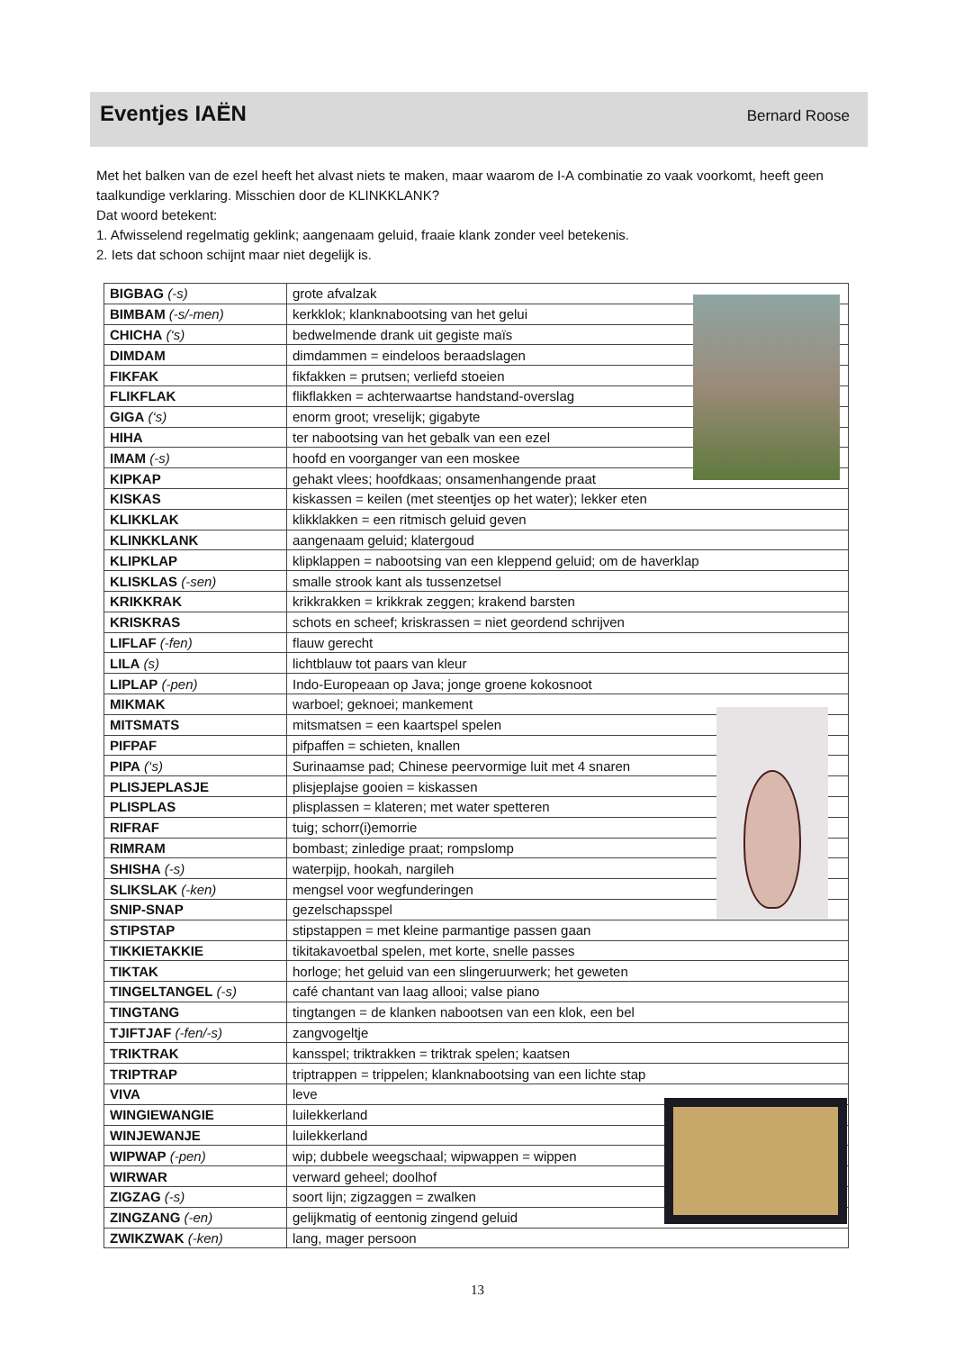Eventjes IAËN
Bernard Roose
Met het balken van de ezel heeft het alvast niets te maken, maar waarom de I-A combinatie zo vaak voorkomt, heeft geen taalkundige verklaring. Misschien door de KLINKKLANK?
Dat woord betekent:
1. Afwisselend regelmatig geklink; aangenaam geluid, fraaie klank zonder veel betekenis.
2. Iets dat schoon schijnt maar niet degelijk is.
| BIGBAG (-s) | grote afvalzak |
| BIMBAM (-s/-men) | kerkklok; klanknabootsing van het gelui |
| CHICHA (‘s) | bedwelmende drank uit gegiste maïs |
| DIMDAM | dimdammen = eindeloos beraadslagen |
| FIKFAK | fikfakken = prutsen; verliefd stoeien |
| FLIKFLAK | flikflakken = achterwaartse handstand-overslag |
| GIGA (‘s) | enorm groot; vreselijk; gigabyte |
| HIHA | ter nabootsing van het gebalk van een ezel |
| IMAM (-s) | hoofd en voorganger van een moskee |
| KIPKAP | gehakt vlees; hoofdkaas; onsamenhangende praat |
| KISKAS | kiskassen = keilen (met steentjes op het water); lekker eten |
| KLIKKLAK | klikklakken = een ritmisch geluid geven |
| KLINKKLANK | aangenaam geluid; klatergoud |
| KLIPKLAP | klipklappen = nabootsing van een kleppend geluid; om de haverklap |
| KLISKLAS (-sen) | smalle strook kant als tussenzetsel |
| KRIKKRAK | krikkrakken = krikkrak zeggen; krakend barsten |
| KRISKRAS | schots en scheef; kriskrassen = niet geordend schrijven |
| LIFLAF (-fen) | flauw gerecht |
| LILA (s) | lichtblauw tot paars van kleur |
| LIPLAP (-pen) | Indo-Europeaan op Java; jonge groene kokosnoot |
| MIKMAK | warboel; geknoei; mankement |
| MITSMATS | mitsmatsen = een kaartspel spelen |
| PIFPAF | pifpaffen = schieten, knallen |
| PIPA (‘s) | Surinaamse pad; Chinese peervormige luit met 4 snaren |
| PLISJEPLASJE | plisjeplajse gooien = kiskassen |
| PLISPLAS | plisplassen = klateren; met water spetteren |
| RIFRAF | tuig; schorr(i)emorrie |
| RIMRAM | bombast; zinledige praat; rompslomp |
| SHISHA (-s) | waterpijp, hookah, nargileh |
| SLIKSLAK (-ken) | mengsel voor wegfunderingen |
| SNIP-SNAP | gezelschapsspel |
| STIPSTAP | stipstappen = met kleine parmantige passen gaan |
| TIKKIETAKKIE | tikitakavoetbal spelen, met korte, snelle passes |
| TIKTAK | horloge; het geluid van een slingeruurwerk; het geweten |
| TINGELTANGEL (-s) | café chantant van laag allooi; valse piano |
| TINGTANG | tingtangen = de klanken nabootsen van een klok, een bel |
| TJIFTJAF (-fen/-s) | zangvogeltje |
| TRIKTRAK | kansspel; triktrakken = triktrak spelen; kaatsen |
| TRIPTRAP | triptrappen = trippelen; klanknabootsing van een lichte stap |
| VIVA | leve |
| WINGIEWANGIE | luilekkerland |
| WINJEWANJE | luilekkerland |
| WIPWAP (-pen) | wip; dubbele weegschaal; wipwappen = wippen |
| WIRWAR | verward geheel; doolhof |
| ZIGZAG (-s) | soort lijn; zigzaggen = zwalken |
| ZINGZANG (-en) | gelijkmatig of eentonig zingend geluid |
| ZWIKZWAK (-ken) | lang, mager persoon |
13